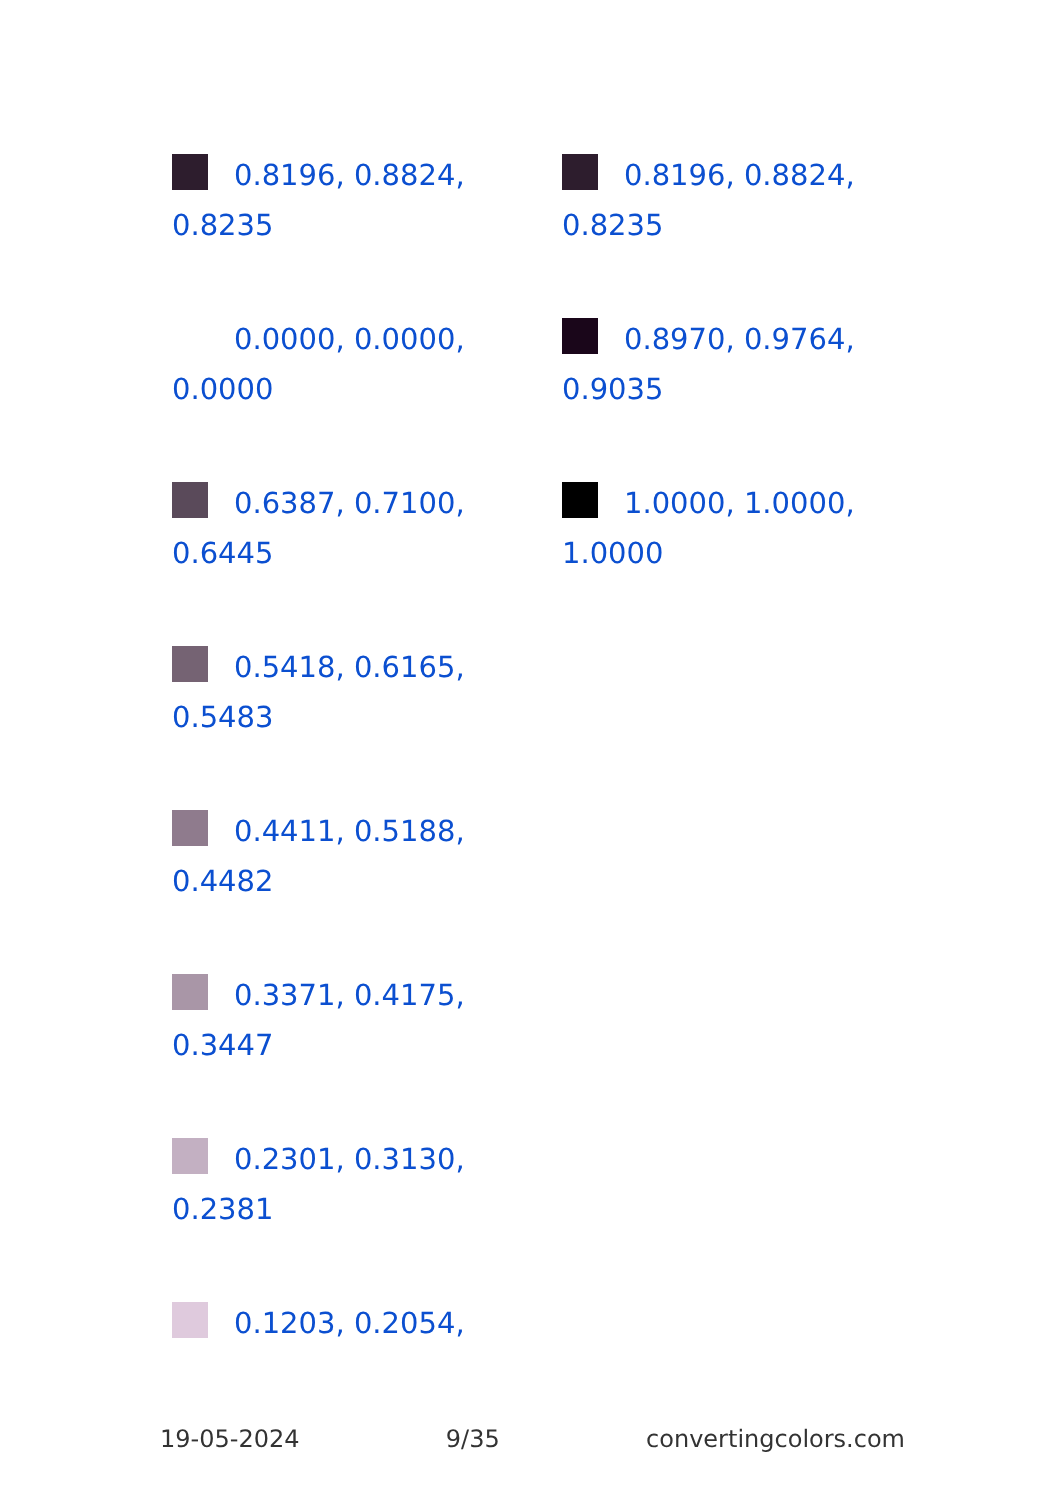0.8196, 0.8824, 0.8235
0.0000, 0.0000, 0.0000
0.6387, 0.7100, 0.6445
0.5418, 0.6165, 0.5483
0.4411, 0.5188, 0.4482
0.3371, 0.4175, 0.3447
0.2301, 0.3130, 0.2381
0.1203, 0.2054,
0.8196, 0.8824, 0.8235
0.8970, 0.9764, 0.9035
1.0000, 1.0000, 1.0000
19-05-2024 9/35 convertingcolors.com